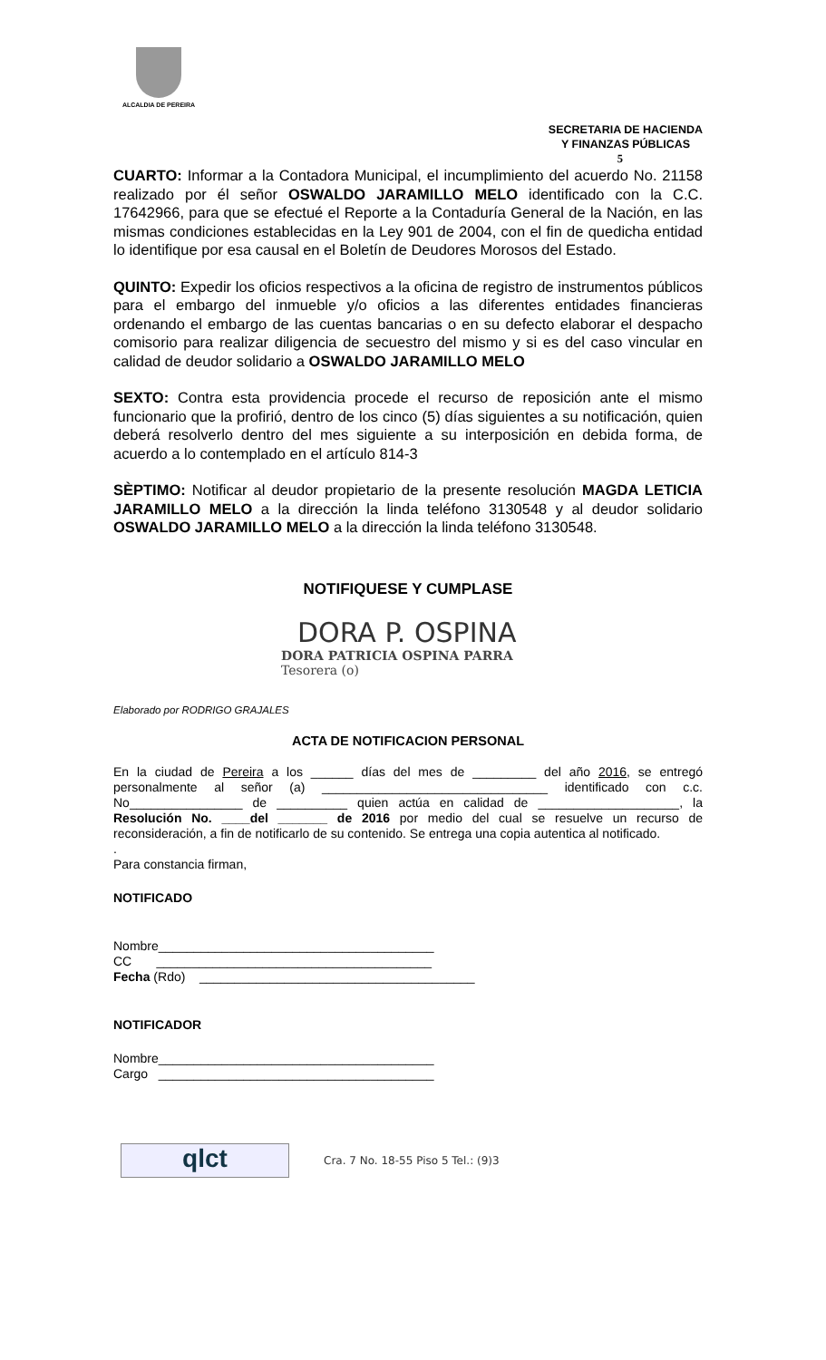ALCALDIA DE PEREIRA
SECRETARIA DE HACIENDA
Y FINANZAS PÚBLICAS
5
CUARTO: Informar a la Contadora Municipal, el incumplimiento del acuerdo No. 21158 realizado por él señor OSWALDO JARAMILLO MELO identificado con la C.C. 17642966, para que se efectué el Reporte a la Contaduría General de la Nación, en las mismas condiciones establecidas en la Ley 901 de 2004, con el fin de quedicha entidad lo identifique por esa causal en el Boletín de Deudores Morosos del Estado.
QUINTO: Expedir los oficios respectivos a la oficina de registro de instrumentos públicos para el embargo del inmueble y/o oficios a las diferentes entidades financieras ordenando el embargo de las cuentas bancarias o en su defecto elaborar el despacho comisorio para realizar diligencia de secuestro del mismo y si es del caso vincular en calidad de deudor solidario a OSWALDO JARAMILLO MELO
SEXTO: Contra esta providencia procede el recurso de reposición ante el mismo funcionario que la profirió, dentro de los cinco (5) días siguientes a su notificación, quien deberá resolverlo dentro del mes siguiente a su interposición en debida forma, de acuerdo a lo contemplado en el artículo 814-3
SÈPTIMO: Notificar al deudor propietario de la presente resolución MAGDA LETICIA JARAMILLO MELO a la dirección la linda teléfono 3130548 y al deudor solidario OSWALDO JARAMILLO MELO a la dirección la linda teléfono 3130548.
NOTIFIQUESE Y CUMPLASE
DORA P. OSPINA
DORA PATRICIA OSPINA PARRA
Tesorera (o)
Elaborado por RODRIGO GRAJALES
ACTA DE NOTIFICACION PERSONAL
En la ciudad de Pereira a los ______ días del mes de _________ del año 2016, se entregó personalmente al señor (a) ________________________________ identificado con c.c. No________________ de __________ quien actúa en calidad de ____________________, la Resolución No. ____del _______ de 2016 por medio del cual se resuelve un recurso de reconsideración, a fin de notificarlo de su contenido. Se entrega una copia autentica al notificado.
.
Para constancia firman,
NOTIFICADO
Nombre_______________________________________
CC _______________________________________
Fecha (Rdo) _______________________________________
NOTIFICADOR
Nombre_______________________________________
Cargo _______________________________________
qlct
Cra. 7 No. 18-55 Piso 5 Tel.: (9)3